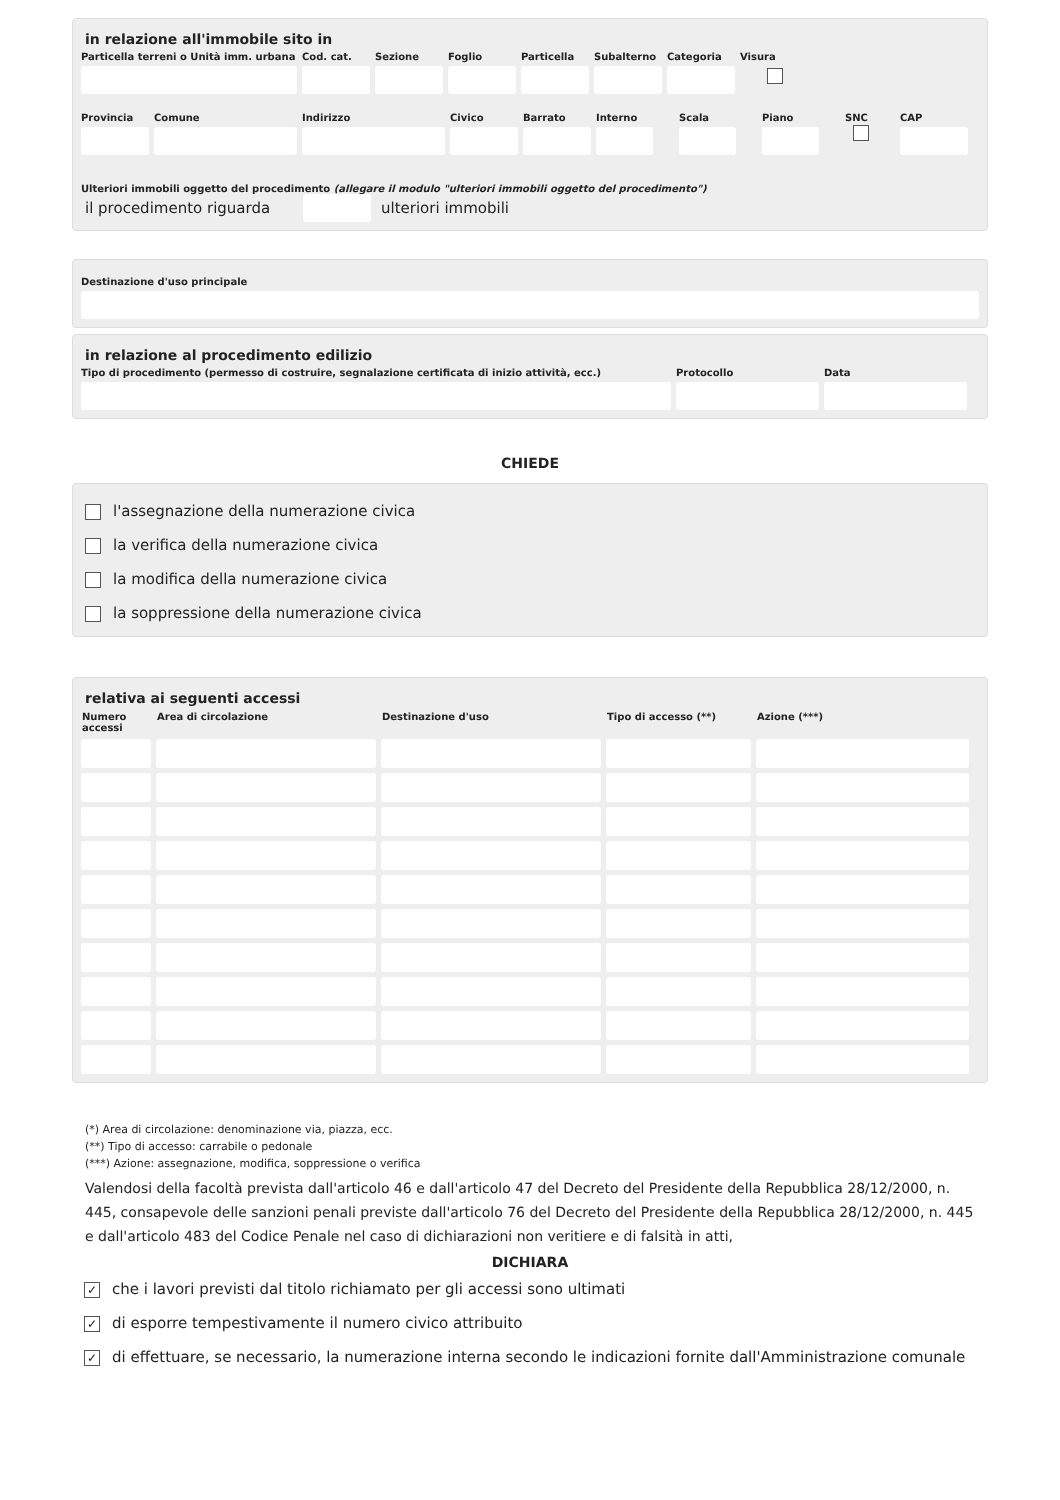in relazione all'immobile sito in
Particella terreni o Unità imm. urbana
Cod. cat.
Sezione Foglio Particella
Subalterno
Categoria
Visura
Provincia
Comune Indirizzo Civico Barrato Interno Scala Piano SNC CAP
Ulteriori immobili oggetto del procedimento (allegare il modulo "ulteriori immobili oggetto del procedimento")
il procedimento riguarda ulteriori immobili
Destinazione d'uso principale
in relazione al procedimento edilizio
Tipo di procedimento (permesso di costruire, segnalazione certificata di inizio attività, ecc.)
Protocollo Data
CHIEDE
l'assegnazione della numerazione civica
la verifica della numerazione civica
la modifica della numerazione civica
la soppressione della numerazione civica
relativa ai seguenti accessi
| Numero accessi | Area di circolazione | Destinazione d'uso | Tipo di accesso (**) | Azione (***) |
| --- | --- | --- | --- | --- |
(*) Area di circolazione: denominazione via, piazza, ecc.
(**) Tipo di accesso: carrabile o pedonale
(***) Azione: assegnazione, modifica, soppressione o verifica
Valendosi della facoltà prevista dall'articolo 46 e dall'articolo 47 del Decreto del Presidente della Repubblica 28/12/2000, n. 445, consapevole delle sanzioni penali previste dall'articolo 76 del Decreto del Presidente della Repubblica 28/12/2000, n. 445 e dall'articolo 483 del Codice Penale nel caso di dichiarazioni non veritiere e di falsità in atti,
DICHIARA
✓ che i lavori previsti dal titolo richiamato per gli accessi sono ultimati
✓ di esporre tempestivamente il numero civico attribuito
✓ di effettuare, se necessario, la numerazione interna secondo le indicazioni fornite dall'Amministrazione comunale